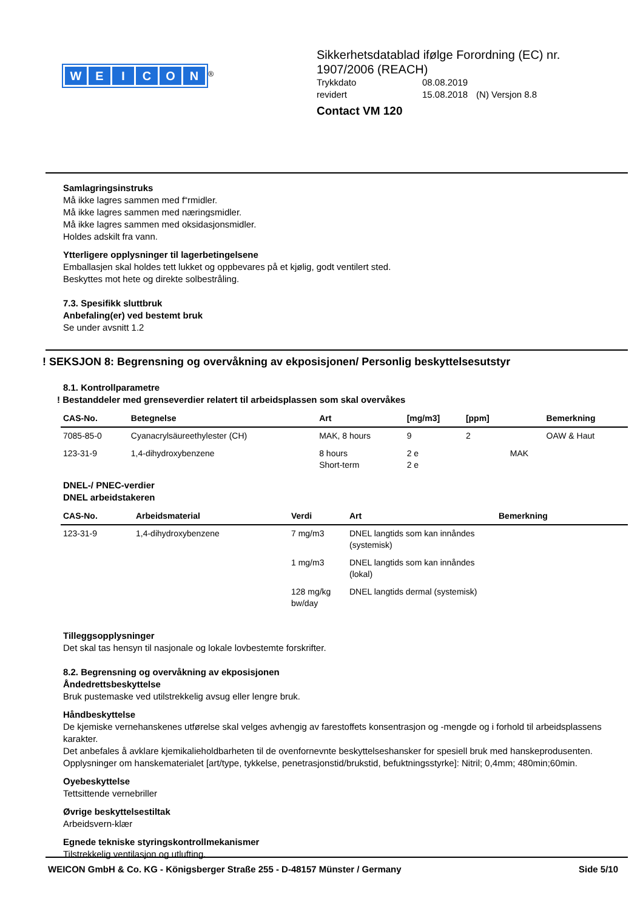WEICON
<sup>®</sup>
Sikkerhetsdatablad ifølge Forordning (EC) nr.
1907/2006 (REACH)
| Trykkdato | 08.08.2019 | |
| revidert | 15.08.2018 | (N) Versjon 8.8 |
Contact VM 120
Samlagringsinstruks
Må ikke lagres sammen med f“rmidler.
Må ikke lagres sammen med næringsmidler.
Må ikke lagres sammen med oksidasjonsmidler.
Holdes adskilt fra vann.
Ytterligere opplysninger til lagerbetingelsene
Emballasjen skal holdes tett lukket og oppbevares på et kjølig, godt ventilert sted.
Beskyttes mot hete og direkte solbestråling.
7.3. Spesifikk sluttbruk
Anbefaling(er) ved bestemt bruk
Se under avsnitt 1.2
! SEKSJON 8: Begrensning og overvåkning av ekposisjonen/ Personlig beskyttelsesutstyr
8.1. Kontrollparametre
! Bestanddeler med grenseverdier relatert til arbeidsplassen som skal overvåkes
| CAS-No. | Betegnelse | Art | [mg/m3] | [ppm] | | Bemerkning |
| --- | --- | --- | --- | --- | --- | --- |
| 7085-85-0 | Cyanacrylsäureethylester (CH) | MAK, 8 hours | 9 | 2 | | OAW & Haut |
| 123-31-9 | 1,4-dihydroxybenzene | 8 hours Short-term | 2 e 2 e | | MAK | |
DNEL-/ PNEC-verdier
DNEL arbeidstakeren
| CAS-No. | Arbeidsmaterial | Verdi | Art | Bemerkning |
| --- | --- | --- | --- | --- |
| 123-31-9 | 1,4-dihydroxybenzene | 7 mg/m3 | DNEL langtids som kan innåndes (systemisk) | |
| | | 1 mg/m3 | DNEL langtids som kan innåndes (lokal) | |
| | | 128 mg/kg bw/day | DNEL langtids dermal (systemisk) | |
Tilleggsopplysninger
Det skal tas hensyn til nasjonale og lokale lovbestemte forskrifter.
8.2. Begrensning og overvåkning av ekposisjonen
Åndedrettsbeskyttelse
Bruk pustemaske ved utilstrekkelig avsug eller lengre bruk.
Håndbeskyttelse
De kjemiske vernehanskenes utførelse skal velges avhengig av farestoffets konsentrasjon og -mengde og i forhold til arbeidsplassens karakter.
Det anbefales å avklare kjemikalieholdbarheten til de ovenfornevnte beskyttelseshansker for spesiell bruk med hanskeprodusenten.
Opplysninger om hanskematerialet [art/type, tykkelse, penetrasjonstid/brukstid, befuktningsstyrke]: Nitril; 0,4mm; 480min;60min.
Oyebeskyttelse
Tettsittende vernebriller
Øvrige beskyttelsestiltak
Arbeidsvern-klær
Egnede tekniske styringskontrollmekanismer
Tilstrekkelig ventilasjon og utlufting.
WEICON GmbH & Co. KG - Königsberger Straße 255 - D-48157 Münster / Germany Side 5/10